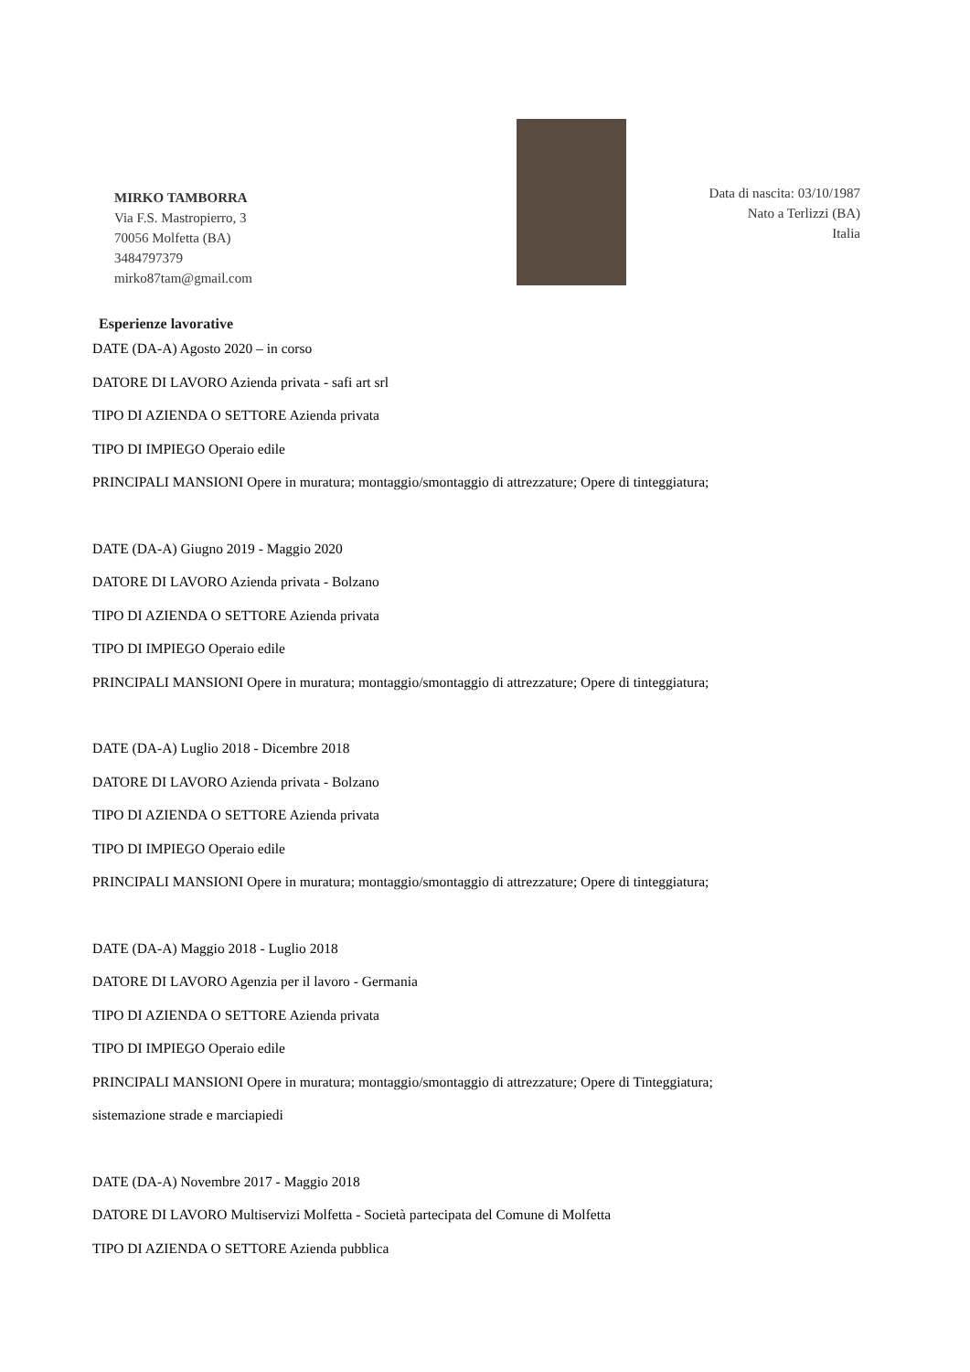MIRKO TAMBORRA
Via F.S. Mastropierro, 3
70056 Molfetta (BA)
3484797379
mirko87tam@gmail.com
Data di nascita: 03/10/1987
Nato a Terlizzi (BA)
Italia
Esperienze lavorative
DATE (DA-A) Agosto 2020 – in corso
DATORE DI LAVORO Azienda privata - safi art srl
TIPO DI AZIENDA O SETTORE Azienda privata
TIPO DI IMPIEGO Operaio edile
PRINCIPALI MANSIONI Opere in muratura; montaggio/smontaggio di attrezzature; Opere di tinteggiatura;
DATE (DA-A) Giugno 2019 - Maggio 2020
DATORE DI LAVORO Azienda privata - Bolzano
TIPO DI AZIENDA O SETTORE Azienda privata
TIPO DI IMPIEGO Operaio edile
PRINCIPALI MANSIONI Opere in muratura; montaggio/smontaggio di attrezzature; Opere di tinteggiatura;
DATE (DA-A) Luglio 2018 - Dicembre 2018
DATORE DI LAVORO Azienda privata - Bolzano
TIPO DI AZIENDA O SETTORE Azienda privata
TIPO DI IMPIEGO Operaio edile
PRINCIPALI MANSIONI Opere in muratura; montaggio/smontaggio di attrezzature; Opere di tinteggiatura;
DATE (DA-A) Maggio 2018 - Luglio 2018
DATORE DI LAVORO Agenzia per il lavoro - Germania
TIPO DI AZIENDA O SETTORE Azienda privata
TIPO DI IMPIEGO Operaio edile
PRINCIPALI MANSIONI Opere in muratura; montaggio/smontaggio di attrezzature; Opere di Tinteggiatura;
sistemazione strade e marciapiedi
DATE (DA-A) Novembre 2017 - Maggio 2018
DATORE DI LAVORO Multiservizi Molfetta - Società partecipata del Comune di Molfetta
TIPO DI AZIENDA O SETTORE Azienda pubblica